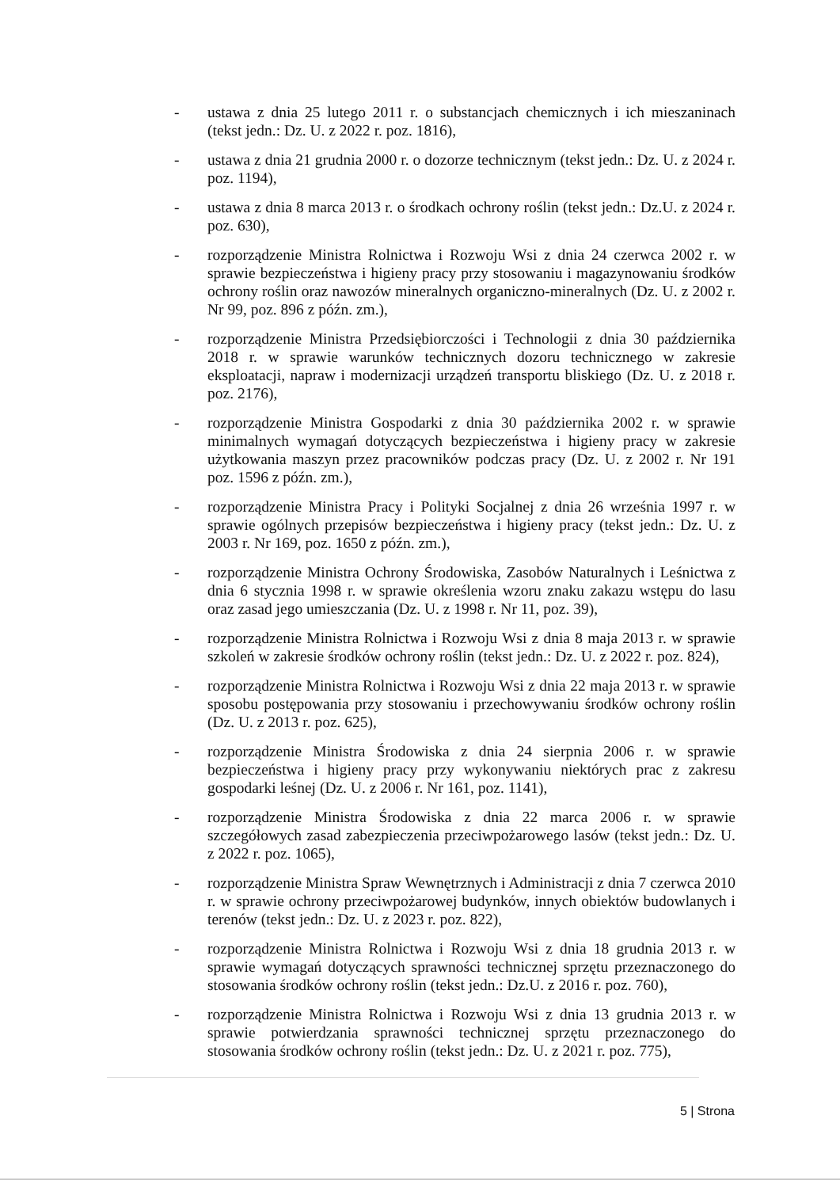- ustawa z dnia 25 lutego 2011 r. o substancjach chemicznych i ich mieszaninach (tekst jedn.: Dz. U. z 2022 r. poz. 1816),
- ustawa z dnia 21 grudnia 2000 r. o dozorze technicznym (tekst jedn.: Dz. U. z 2024 r. poz. 1194),
- ustawa z dnia 8 marca 2013 r. o środkach ochrony roślin (tekst jedn.: Dz.U. z 2024 r. poz. 630),
- rozporządzenie Ministra Rolnictwa i Rozwoju Wsi z dnia 24 czerwca 2002 r. w sprawie bezpieczeństwa i higieny pracy przy stosowaniu i magazynowaniu środków ochrony roślin oraz nawozów mineralnych organiczno-mineralnych (Dz. U. z 2002 r. Nr 99, poz. 896 z późn. zm.),
- rozporządzenie Ministra Przedsiębiorczości i Technologii z dnia 30 października 2018 r. w sprawie warunków technicznych dozoru technicznego w zakresie eksploatacji, napraw i modernizacji urządzeń transportu bliskiego (Dz. U. z 2018 r. poz. 2176),
- rozporządzenie Ministra Gospodarki z dnia 30 października 2002 r. w sprawie minimalnych wymagań dotyczących bezpieczeństwa i higieny pracy w zakresie użytkowania maszyn przez pracowników podczas pracy (Dz. U. z 2002 r. Nr 191 poz. 1596 z późn. zm.),
- rozporządzenie Ministra Pracy i Polityki Socjalnej z dnia 26 września 1997 r. w sprawie ogólnych przepisów bezpieczeństwa i higieny pracy (tekst jedn.: Dz. U. z 2003 r. Nr 169, poz. 1650 z późn. zm.),
- rozporządzenie Ministra Ochrony Środowiska, Zasobów Naturalnych i Leśnictwa z dnia 6 stycznia 1998 r. w sprawie określenia wzoru znaku zakazu wstępu do lasu oraz zasad jego umieszczania (Dz. U. z 1998 r. Nr 11, poz. 39),
- rozporządzenie Ministra Rolnictwa i Rozwoju Wsi z dnia 8 maja 2013 r. w sprawie szkoleń w zakresie środków ochrony roślin (tekst jedn.: Dz. U. z 2022 r. poz. 824),
- rozporządzenie Ministra Rolnictwa i Rozwoju Wsi z dnia 22 maja 2013 r. w sprawie sposobu postępowania przy stosowaniu i przechowywaniu środków ochrony roślin (Dz. U. z 2013 r. poz. 625),
- rozporządzenie Ministra Środowiska z dnia 24 sierpnia 2006 r. w sprawie bezpieczeństwa i higieny pracy przy wykonywaniu niektórych prac z zakresu gospodarki leśnej (Dz. U. z 2006 r. Nr 161, poz. 1141),
- rozporządzenie Ministra Środowiska z dnia 22 marca 2006 r. w sprawie szczegółowych zasad zabezpieczenia przeciwpożarowego lasów (tekst jedn.: Dz. U. z 2022 r. poz. 1065),
- rozporządzenie Ministra Spraw Wewnętrznych i Administracji z dnia 7 czerwca 2010 r. w sprawie ochrony przeciwpożarowej budynków, innych obiektów budowlanych i terenów (tekst jedn.: Dz. U. z 2023 r. poz. 822),
- rozporządzenie Ministra Rolnictwa i Rozwoju Wsi z dnia 18 grudnia 2013 r. w sprawie wymagań dotyczących sprawności technicznej sprzętu przeznaczonego do stosowania środków ochrony roślin (tekst jedn.: Dz.U. z 2016 r. poz. 760),
- rozporządzenie Ministra Rolnictwa i Rozwoju Wsi z dnia 13 grudnia 2013 r. w sprawie potwierdzania sprawności technicznej sprzętu przeznaczonego do stosowania środków ochrony roślin (tekst jedn.: Dz. U. z 2021 r. poz. 775),
5 | Strona